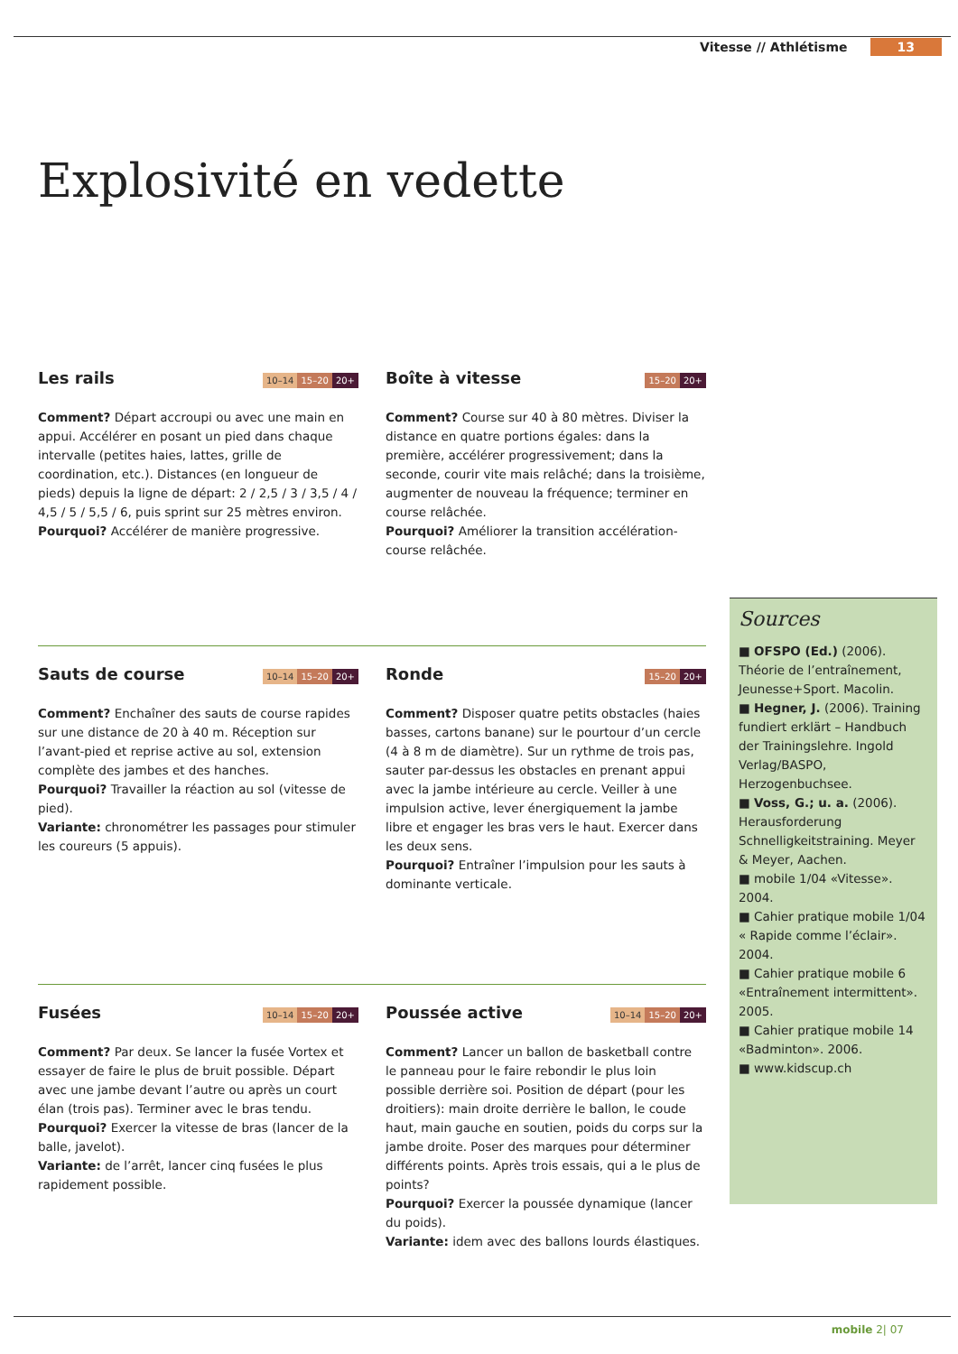Vitesse // Athlétisme 13
Explosivité en vedette
Les rails 10–14 15–20 20+
Comment? Départ accroupi ou avec une main en appui. Accélérer en posant un pied dans chaque intervalle (petites haies, lattes, grille de coordination, etc.). Distances (en longueur de pieds) depuis la ligne de départ: 2 / 2,5 / 3 / 3,5 / 4 / 4,5 / 5 / 5,5 / 6, puis sprint sur 25 mètres environ.
Pourquoi? Accélérer de manière progressive.
Boîte à vitesse 15–20 20+
Comment? Course sur 40 à 80 mètres. Diviser la distance en quatre portions égales: dans la première, accélérer progressivement; dans la seconde, courir vite mais relâché; dans la troisième, augmenter de nouveau la fréquence; terminer en course relâchée.
Pourquoi? Améliorer la transition accélération-course relâchée.
Sauts de course 10–14 15–20 20+
Comment? Enchaîner des sauts de course rapides sur une distance de 20 à 40 m. Réception sur l’avant-pied et reprise active au sol, extension complète des jambes et des hanches.
Pourquoi? Travailler la réaction au sol (vitesse de pied).
Variante: chronométrer les passages pour stimuler les coureurs (5 appuis).
Ronde 15–20 20+
Comment? Disposer quatre petits obstacles (haies basses, cartons banane) sur le pourtour d’un cercle (4 à 8 m de diamètre). Sur un rythme de trois pas, sauter par-dessus les obstacles en prenant appui avec la jambe intérieure au cercle. Veiller à une impulsion active, lever énergiquement la jambe libre et engager les bras vers le haut. Exercer dans les deux sens.
Pourquoi? Entraîner l’impulsion pour les sauts à dominante verticale.
Fusées 10–14 15–20 20+
Comment? Par deux. Se lancer la fusée Vortex et essayer de faire le plus de bruit possible. Départ avec une jambe devant l’autre ou après un court élan (trois pas). Terminer avec le bras tendu.
Pourquoi? Exercer la vitesse de bras (lancer de la balle, javelot).
Variante: de l’arrêt, lancer cinq fusées le plus rapidement possible.
Poussée active 10–14 15–20 20+
Comment? Lancer un ballon de basketball contre le panneau pour le faire rebondir le plus loin possible derrière soi. Position de départ (pour les droitiers): main droite derrière le ballon, le coude haut, main gauche en soutien, poids du corps sur la jambe droite. Poser des marques pour déterminer différents points. Après trois essais, qui a le plus de points?
Pourquoi? Exercer la poussée dynamique (lancer du poids).
Variante: idem avec des ballons lourds élastiques.
Sources
■ OFSPO (Ed.) (2006). Théorie de l’entraînement, Jeunesse+Sport. Macolin.
■ Hegner, J. (2006). Training fundiert erklärt – Handbuch der Trainingslehre. Ingold Verlag/BASPO, Herzogenbuchsee.
■ Voss, G.; u. a. (2006). Herausforderung Schnelligkeitstraining. Meyer & Meyer, Aachen.
■ mobile 1/04 «Vitesse». 2004.
■ Cahier pratique mobile 1/04 « Rapide comme l’éclair». 2004.
■ Cahier pratique mobile 6 «Entraînement intermittent». 2005.
■ Cahier pratique mobile 14 «Badminton». 2006.
■ www.kidscup.ch
mobile 2| 07